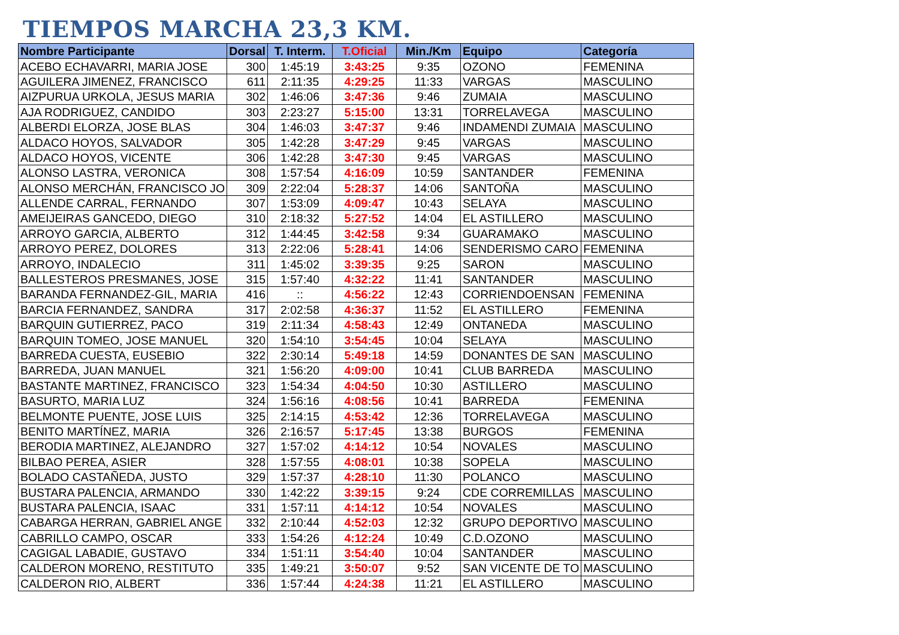TIEMPOS MARCHA 23,3 KM.
| Nombre Participante | Dorsal | T. Interm. | T.Oficial | Min./Km | Equipo | Categoría |
| --- | --- | --- | --- | --- | --- | --- |
| ACEBO ECHAVARRI, MARIA JOSE | 300 | 1:45:19 | 3:43:25 | 9:35 | OZONO | FEMENINA |
| AGUILERA JIMENEZ, FRANCISCO | 611 | 2:11:35 | 4:29:25 | 11:33 | VARGAS | MASCULINO |
| AIZPURUA URKOLA, JESUS MARIA | 302 | 1:46:06 | 3:47:36 | 9:46 | ZUMAIA | MASCULINO |
| AJA RODRIGUEZ, CANDIDO | 303 | 2:23:27 | 5:15:00 | 13:31 | TORRELAVEGA | MASCULINO |
| ALBERDI ELORZA, JOSE BLAS | 304 | 1:46:03 | 3:47:37 | 9:46 | INDAMENDI ZUMAIA | MASCULINO |
| ALDACO HOYOS, SALVADOR | 305 | 1:42:28 | 3:47:29 | 9:45 | VARGAS | MASCULINO |
| ALDACO HOYOS, VICENTE | 306 | 1:42:28 | 3:47:30 | 9:45 | VARGAS | MASCULINO |
| ALONSO LASTRA, VERONICA | 308 | 1:57:54 | 4:16:09 | 10:59 | SANTANDER | FEMENINA |
| ALONSO MERCHÁN, FRANCISCO JO | 309 | 2:22:04 | 5:28:37 | 14:06 | SANTOÑA | MASCULINO |
| ALLENDE CARRAL, FERNANDO | 307 | 1:53:09 | 4:09:47 | 10:43 | SELAYA | MASCULINO |
| AMEIJEIRAS GANCEDO, DIEGO | 310 | 2:18:32 | 5:27:52 | 14:04 | EL ASTILLERO | MASCULINO |
| ARROYO GARCIA, ALBERTO | 312 | 1:44:45 | 3:42:58 | 9:34 | GUARAMAKO | MASCULINO |
| ARROYO PEREZ, DOLORES | 313 | 2:22:06 | 5:28:41 | 14:06 | SENDERISMO CARO | FEMENINA |
| ARROYO, INDALECIO | 311 | 1:45:02 | 3:39:35 | 9:25 | SARON | MASCULINO |
| BALLESTEROS PRESMANES, JOSE | 315 | 1:57:40 | 4:32:22 | 11:41 | SANTANDER | MASCULINO |
| BARANDA FERNANDEZ-GIL, MARIA | 416 | :: | 4:56:22 | 12:43 | CORRIENDOENSAN | FEMENINA |
| BARCIA FERNANDEZ, SANDRA | 317 | 2:02:58 | 4:36:37 | 11:52 | EL ASTILLERO | FEMENINA |
| BARQUIN GUTIERREZ, PACO | 319 | 2:11:34 | 4:58:43 | 12:49 | ONTANEDA | MASCULINO |
| BARQUIN TOMEO, JOSE MANUEL | 320 | 1:54:10 | 3:54:45 | 10:04 | SELAYA | MASCULINO |
| BARREDA CUESTA, EUSEBIO | 322 | 2:30:14 | 5:49:18 | 14:59 | DONANTES DE SAN | MASCULINO |
| BARREDA, JUAN MANUEL | 321 | 1:56:20 | 4:09:00 | 10:41 | CLUB BARREDA | MASCULINO |
| BASTANTE MARTINEZ, FRANCISCO | 323 | 1:54:34 | 4:04:50 | 10:30 | ASTILLERO | MASCULINO |
| BASURTO, MARIA LUZ | 324 | 1:56:16 | 4:08:56 | 10:41 | BARREDA | FEMENINA |
| BELMONTE PUENTE, JOSE LUIS | 325 | 2:14:15 | 4:53:42 | 12:36 | TORRELAVEGA | MASCULINO |
| BENITO MARTÍNEZ, MARIA | 326 | 2:16:57 | 5:17:45 | 13:38 | BURGOS | FEMENINA |
| BERODIA MARTINEZ, ALEJANDRO | 327 | 1:57:02 | 4:14:12 | 10:54 | NOVALES | MASCULINO |
| BILBAO PEREA, ASIER | 328 | 1:57:55 | 4:08:01 | 10:38 | SOPELA | MASCULINO |
| BOLADO CASTAÑEDA, JUSTO | 329 | 1:57:37 | 4:28:10 | 11:30 | POLANCO | MASCULINO |
| BUSTARA PALENCIA, ARMANDO | 330 | 1:42:22 | 3:39:15 | 9:24 | CDE CORREMILLAS | MASCULINO |
| BUSTARA PALENCIA, ISAAC | 331 | 1:57:11 | 4:14:12 | 10:54 | NOVALES | MASCULINO |
| CABARGA HERRAN, GABRIEL ANGE | 332 | 2:10:44 | 4:52:03 | 12:32 | GRUPO DEPORTIVO | MASCULINO |
| CABRILLO CAMPO, OSCAR | 333 | 1:54:26 | 4:12:24 | 10:49 | C.D.OZONO | MASCULINO |
| CAGIGAL LABADIE, GUSTAVO | 334 | 1:51:11 | 3:54:40 | 10:04 | SANTANDER | MASCULINO |
| CALDERON MORENO, RESTITUTO | 335 | 1:49:21 | 3:50:07 | 9:52 | SAN VICENTE DE TO | MASCULINO |
| CALDERON RIO, ALBERT | 336 | 1:57:44 | 4:24:38 | 11:21 | EL ASTILLERO | MASCULINO |